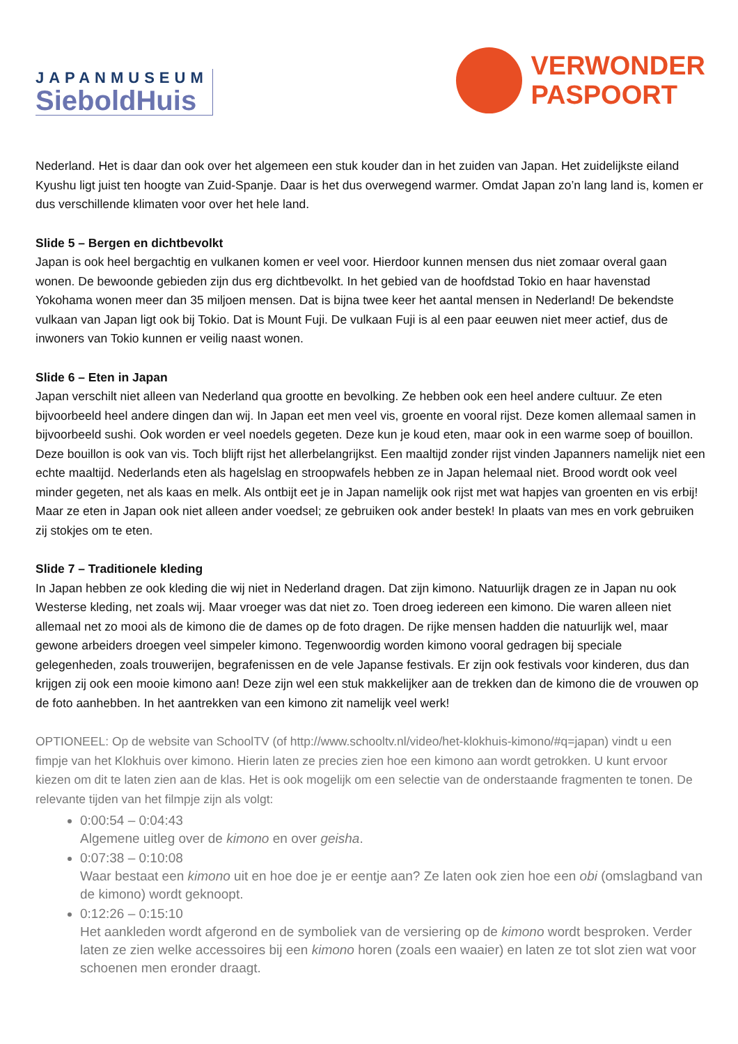JAPANMUSEUM
SieboldHuis
VERWONDER
PASPOORT
Nederland. Het is daar dan ook over het algemeen een stuk kouder dan in het zuiden van Japan. Het zuidelijkste eiland Kyushu ligt juist ten hoogte van Zuid-Spanje. Daar is het dus overwegend warmer. Omdat Japan zo’n lang land is, komen er dus verschillende klimaten voor over het hele land.
Slide 5 – Bergen en dichtbevolkt
Japan is ook heel bergachtig en vulkanen komen er veel voor. Hierdoor kunnen mensen dus niet zomaar overal gaan wonen. De bewoonde gebieden zijn dus erg dichtbevolkt. In het gebied van de hoofdstad Tokio en haar havenstad Yokohama wonen meer dan 35 miljoen mensen. Dat is bijna twee keer het aantal mensen in Nederland! De bekendste vulkaan van Japan ligt ook bij Tokio. Dat is Mount Fuji. De vulkaan Fuji is al een paar eeuwen niet meer actief, dus de inwoners van Tokio kunnen er veilig naast wonen.
Slide 6 – Eten in Japan
Japan verschilt niet alleen van Nederland qua grootte en bevolking. Ze hebben ook een heel andere cultuur. Ze eten bijvoorbeeld heel andere dingen dan wij. In Japan eet men veel vis, groente en vooral rijst. Deze komen allemaal samen in bijvoorbeeld sushi. Ook worden er veel noedels gegeten. Deze kun je koud eten, maar ook in een warme soep of bouillon. Deze bouillon is ook van vis. Toch blijft rijst het allerbelangrijkst. Een maaltijd zonder rijst vinden Japanners namelijk niet een echte maaltijd. Nederlands eten als hagelslag en stroopwafels hebben ze in Japan helemaal niet. Brood wordt ook veel minder gegeten, net als kaas en melk. Als ontbijt eet je in Japan namelijk ook rijst met wat hapjes van groenten en vis erbij! Maar ze eten in Japan ook niet alleen ander voedsel; ze gebruiken ook ander bestek! In plaats van mes en vork gebruiken zij stokjes om te eten.
Slide 7 – Traditionele kleding
In Japan hebben ze ook kleding die wij niet in Nederland dragen. Dat zijn kimono. Natuurlijk dragen ze in Japan nu ook Westerse kleding, net zoals wij. Maar vroeger was dat niet zo. Toen droeg iedereen een kimono. Die waren alleen niet allemaal net zo mooi als de kimono die de dames op de foto dragen. De rijke mensen hadden die natuurlijk wel, maar gewone arbeiders droegen veel simpeler kimono. Tegenwoordig worden kimono vooral gedragen bij speciale gelegenheden, zoals trouwerijen, begrafenissen en de vele Japanse festivals. Er zijn ook festivals voor kinderen, dus dan krijgen zij ook een mooie kimono aan! Deze zijn wel een stuk makkelijker aan de trekken dan de kimono die de vrouwen op de foto aanhebben. In het aantrekken van een kimono zit namelijk veel werk!
OPTIONEEL: Op de website van SchoolTV (of http://www.schooltv.nl/video/het-klokhuis-kimono/#q=japan) vindt u een fimpje van het Klokhuis over kimono. Hierin laten ze precies zien hoe een kimono aan wordt getrokken. U kunt ervoor kiezen om dit te laten zien aan de klas. Het is ook mogelijk om een selectie van de onderstaande fragmenten te tonen. De relevante tijden van het filmpje zijn als volgt:
0:00:54 – 0:04:43
Algemene uitleg over de kimono en over geisha.
0:07:38 – 0:10:08
Waar bestaat een kimono uit en hoe doe je er eentje aan? Ze laten ook zien hoe een obi (omslagband van de kimono) wordt geknoopt.
0:12:26 – 0:15:10
Het aankleden wordt afgerond en de symboliek van de versiering op de kimono wordt besproken. Verder laten ze zien welke accessoires bij een kimono horen (zoals een waaier) en laten ze tot slot zien wat voor schoenen men eronder draagt.